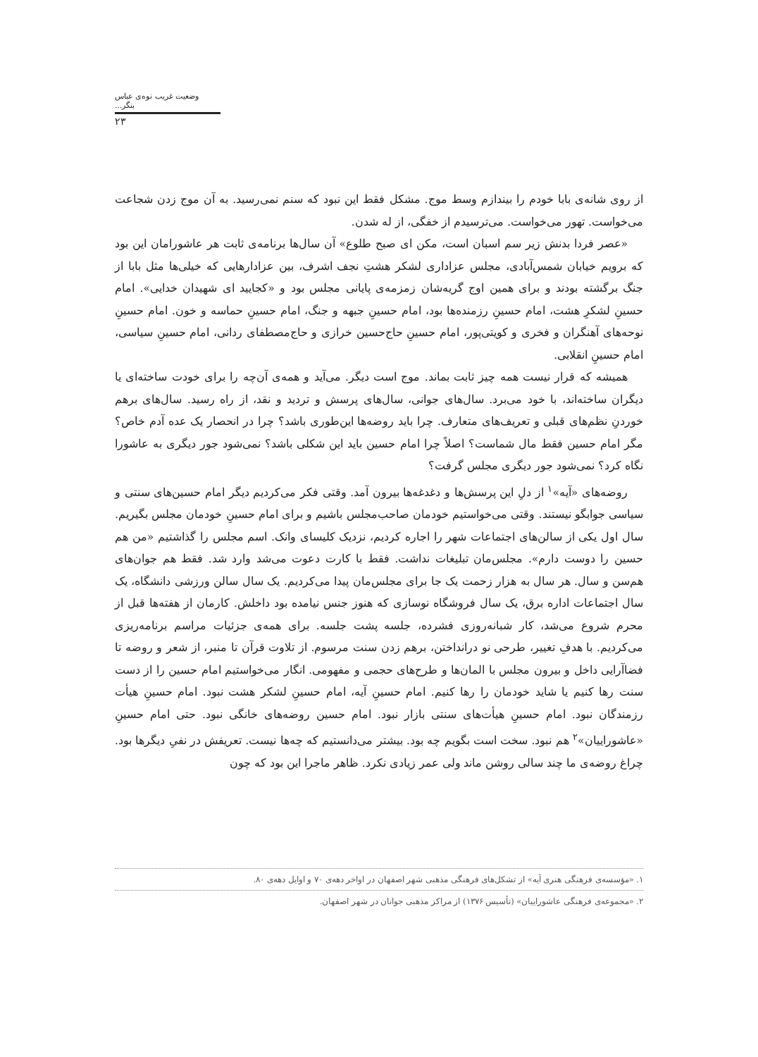وضعیت غریب نوه‌ی عباس بنگر...
۲۳
از روی شانه‌ی بابا خودم را بیندازم وسط موج. مشکل فقط این نبود که سنم نمی‌رسید. به آن موج زدن شجاعت می‌خواست. تهور می‌خواست. می‌ترسیدم از خفگی، از له شدن.
«عصر فردا بدنش زیر سم اسبان است، مکن ای صبح طلوع» آن سال‌ها برنامه‌ی ثابت هر عاشورامان این بود که برویم خیابان شمس‌آبادی، مجلس عزاداری لشکر هشتِ نجف اشرف، بین عزادارهایی که خیلی‌ها مثل بابا از جنگ برگشته بودند و برای همین اوج گریه‌شان زمزمه‌ی پایانی مجلس بود و «کجایید ای شهیدان خدایی». امام حسینِ لشکرِ هشت، امام حسینِ رزمنده‌ها بود، امام حسینِ جبهه و جنگ، امام حسینِ حماسه و خون. امام حسینِ نوحه‌های آهنگران و فخری و کویتی‌پور، امام حسینِ حاج‌حسین خرازی و حاج‌مصطفای ردانی، امام حسینِ سیاسی، امام حسینِ انقلابی.
همیشه که قرار نیست همه چیز ثابت بماند. موج است دیگر. می‌آید و همه‌ی آن‌چه را برای خودت ساخته‌ای یا دیگران ساخته‌اند، با خود می‌برد. سال‌های جوانی، سال‌های پرسش و تردید و نقد، از راه رسید. سال‌های برهم خوردنِ نظم‌های قبلی و تعریف‌های متعارف. چرا باید روضه‌ها این‌طوری باشد؟ چرا در انحصار یک عده آدم خاص؟ مگر امام حسین فقط مال شماست؟ اصلاً چرا امام حسین باید این شکلی باشد؟ نمی‌شود جور دیگری به عاشورا نگاه کرد؟ نمی‌شود جور دیگری مجلس گرفت؟
روضه‌های «آیه»<sup>۱</sup> از دلِ این پرسش‌ها و دغدغه‌ها بیرون آمد. وقتی فکر می‌کردیم دیگر امام حسین‌های سنتی و سیاسی جوابگو نیستند. وقتی می‌خواستیم خودمان صاحب‌مجلس باشیم و برای امام حسینِ خودمان مجلس بگیریم. سال اول یکی از سالن‌های اجتماعات شهر را اجاره کردیم، نزدیک کلیسای وانک. اسم مجلس را گذاشتیم «من هم حسین را دوست دارم». مجلس‌مان تبلیغات نداشت. فقط با کارت دعوت می‌شد وارد شد. فقط هم جوان‌های هم‌سن و سال. هر سال به هزار زحمت یک جا برای مجلس‌مان پیدا می‌کردیم. یک سال سالن ورزشی دانشگاه، یک سال اجتماعات اداره برق، یک سال فروشگاه نوسازی که هنوز جنس نیامده بود داخلش. کارمان از هفته‌ها قبل از محرم شروع می‌شد، کار شبانه‌روزی فشرده، جلسه پشت جلسه. برای همه‌ی جزئیات مراسم برنامه‌ریزی می‌کردیم. با هدفِ تغییر، طرحی نو درانداختن، برهم زدن سنت مرسوم. از تلاوت قرآن تا منبر، از شعر و روضه تا فضاآرایی داخل و بیرون مجلس با المان‌ها و طرح‌های حجمی و مفهومی. انگار می‌خواستیم امام حسین را از دست سنت رها کنیم یا شاید خودمان را رها کنیم. امام حسینِ آیه، امام حسینِ لشکر هشت نبود. امام حسینِ هیأت رزمندگان نبود. امام حسینِ هیأت‌های سنتی بازار نبود. امام حسین روضه‌های خانگی نبود. حتی امام حسینِ «عاشوراییان»<sup>۲</sup> هم نبود. سخت است بگویم چه بود. بیشتر می‌دانستیم که چه‌ها نیست. تعریفش در نفیِ دیگرها بود. چراغ روضه‌ی ما چند سالی روشن ماند ولی عمر زیادی نکرد. ظاهر ماجرا این بود که چون
۱. «مؤسسه‌ی فرهنگی هنری آیه» از تشکل‌های فرهنگی مذهبی شهر اصفهان در اواخر دهه‌ی ۷۰ و اوایل دهه‌ی ۸۰.
۲. «مجموعه‌ی فرهنگی عاشوراییان» (تأسیس ۱۳۷۶) از مراکز مذهبی جوانان در شهر اصفهان.